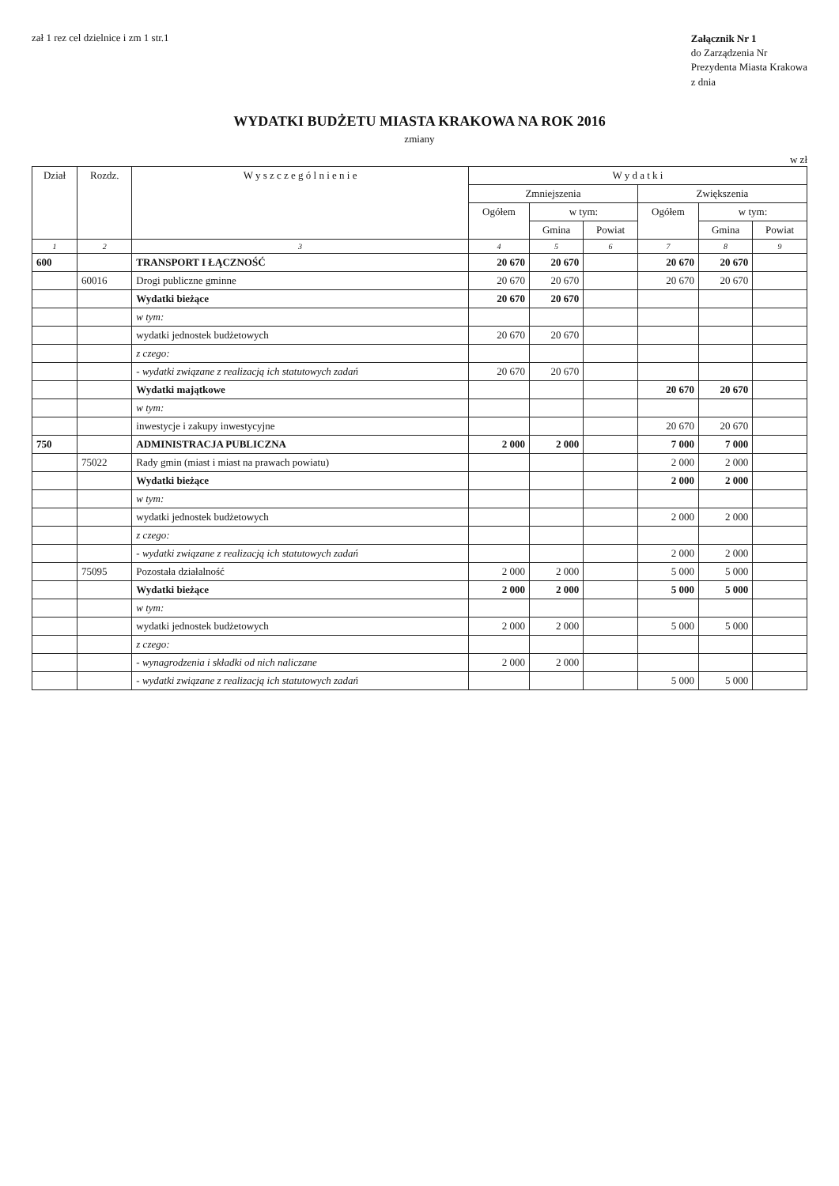zał 1 rez cel dzielnice i zm 1 str.1
Załącznik Nr 1
do Zarządzenia Nr
Prezydenta Miasta Krakowa
z dnia
WYDATKI BUDŻETU MIASTA KRAKOWA NA ROK 2016
zmiany
w zł
| Dział | Rozdz. | W y s z c z e g ó l n i e n i e | W y d a t k i | | | | | |
| --- | --- | --- | --- | --- | --- | --- | --- | --- |
| | | | Zmniejszenia | | | Zwiększenia | | |
| | | | Ogółem | w tym: | | Ogółem | w tym: | |
| | | | | Gmina | Powiat | | Gmina | Powiat |
| 1 | 2 | 3 | 4 | 5 | 6 | 7 | 8 | 9 |
| 600 | | TRANSPORT I ŁĄCZNOŚĆ | 20 670 | 20 670 | | 20 670 | 20 670 | |
| | 60016 | Drogi publiczne gminne | 20 670 | 20 670 | | 20 670 | 20 670 | |
| | | Wydatki bieżące | 20 670 | 20 670 | | | | |
| | | w tym: | | | | | | |
| | | wydatki jednostek budżetowych | 20 670 | 20 670 | | | | |
| | | z czego: | | | | | | |
| | | - wydatki związane z realizacją ich statutowych zadań | 20 670 | 20 670 | | | | |
| | | Wydatki majątkowe | | | | 20 670 | 20 670 | |
| | | w tym: | | | | | | |
| | | inwestycje i zakupy inwestycyjne | | | | 20 670 | 20 670 | |
| 750 | | ADMINISTRACJA PUBLICZNA | 2 000 | 2 000 | | 7 000 | 7 000 | |
| | 75022 | Rady gmin (miast i miast na prawach powiatu) | | | | 2 000 | 2 000 | |
| | | Wydatki bieżące | | | | 2 000 | 2 000 | |
| | | w tym: | | | | | | |
| | | wydatki jednostek budżetowych | | | | 2 000 | 2 000 | |
| | | z czego: | | | | | | |
| | | - wydatki związane z realizacją ich statutowych zadań | | | | 2 000 | 2 000 | |
| | 75095 | Pozostała działalność | 2 000 | 2 000 | | 5 000 | 5 000 | |
| | | Wydatki bieżące | 2 000 | 2 000 | | 5 000 | 5 000 | |
| | | w tym: | | | | | | |
| | | wydatki jednostek budżetowych | 2 000 | 2 000 | | 5 000 | 5 000 | |
| | | z czego: | | | | | | |
| | | - wynagrodzenia i składki od nich naliczane | 2 000 | 2 000 | | | | |
| | | - wydatki związane z realizacją ich statutowych zadań | | | | 5 000 | 5 000 | |